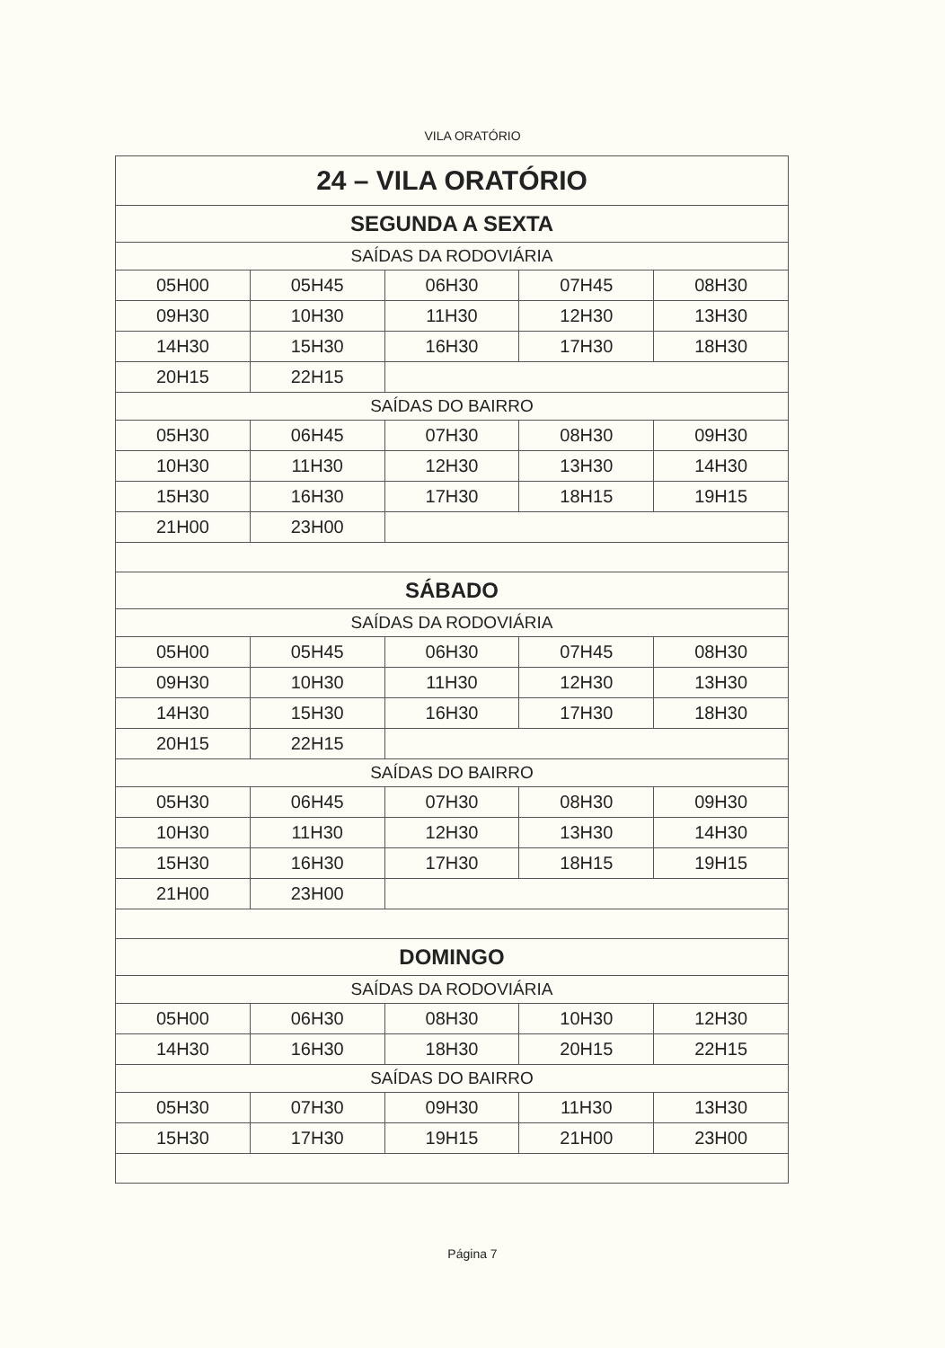VILA ORATÓRIO
| 24 – VILA ORATÓRIO | | | | |
| SEGUNDA A SEXTA | | | | |
| SAÍDAS DA RODOVIÁRIA | | | | |
| 05H00 | 05H45 | 06H30 | 07H45 | 08H30 |
| 09H30 | 10H30 | 11H30 | 12H30 | 13H30 |
| 14H30 | 15H30 | 16H30 | 17H30 | 18H30 |
| 20H15 | 22H15 | | | |
| SAÍDAS DO BAIRRO | | | | |
| 05H30 | 06H45 | 07H30 | 08H30 | 09H30 |
| 10H30 | 11H30 | 12H30 | 13H30 | 14H30 |
| 15H30 | 16H30 | 17H30 | 18H15 | 19H15 |
| 21H00 | 23H00 | | | |
| SÁBADO | | | | |
| SAÍDAS DA RODOVIÁRIA | | | | |
| 05H00 | 05H45 | 06H30 | 07H45 | 08H30 |
| 09H30 | 10H30 | 11H30 | 12H30 | 13H30 |
| 14H30 | 15H30 | 16H30 | 17H30 | 18H30 |
| 20H15 | 22H15 | | | |
| SAÍDAS DO BAIRRO | | | | |
| 05H30 | 06H45 | 07H30 | 08H30 | 09H30 |
| 10H30 | 11H30 | 12H30 | 13H30 | 14H30 |
| 15H30 | 16H30 | 17H30 | 18H15 | 19H15 |
| 21H00 | 23H00 | | | |
| DOMINGO | | | | |
| SAÍDAS DA RODOVIÁRIA | | | | |
| 05H00 | 06H30 | 08H30 | 10H30 | 12H30 |
| 14H30 | 16H30 | 18H30 | 20H15 | 22H15 |
| SAÍDAS DO BAIRRO | | | | |
| 05H30 | 07H30 | 09H30 | 11H30 | 13H30 |
| 15H30 | 17H30 | 19H15 | 21H00 | 23H00 |
Página 7